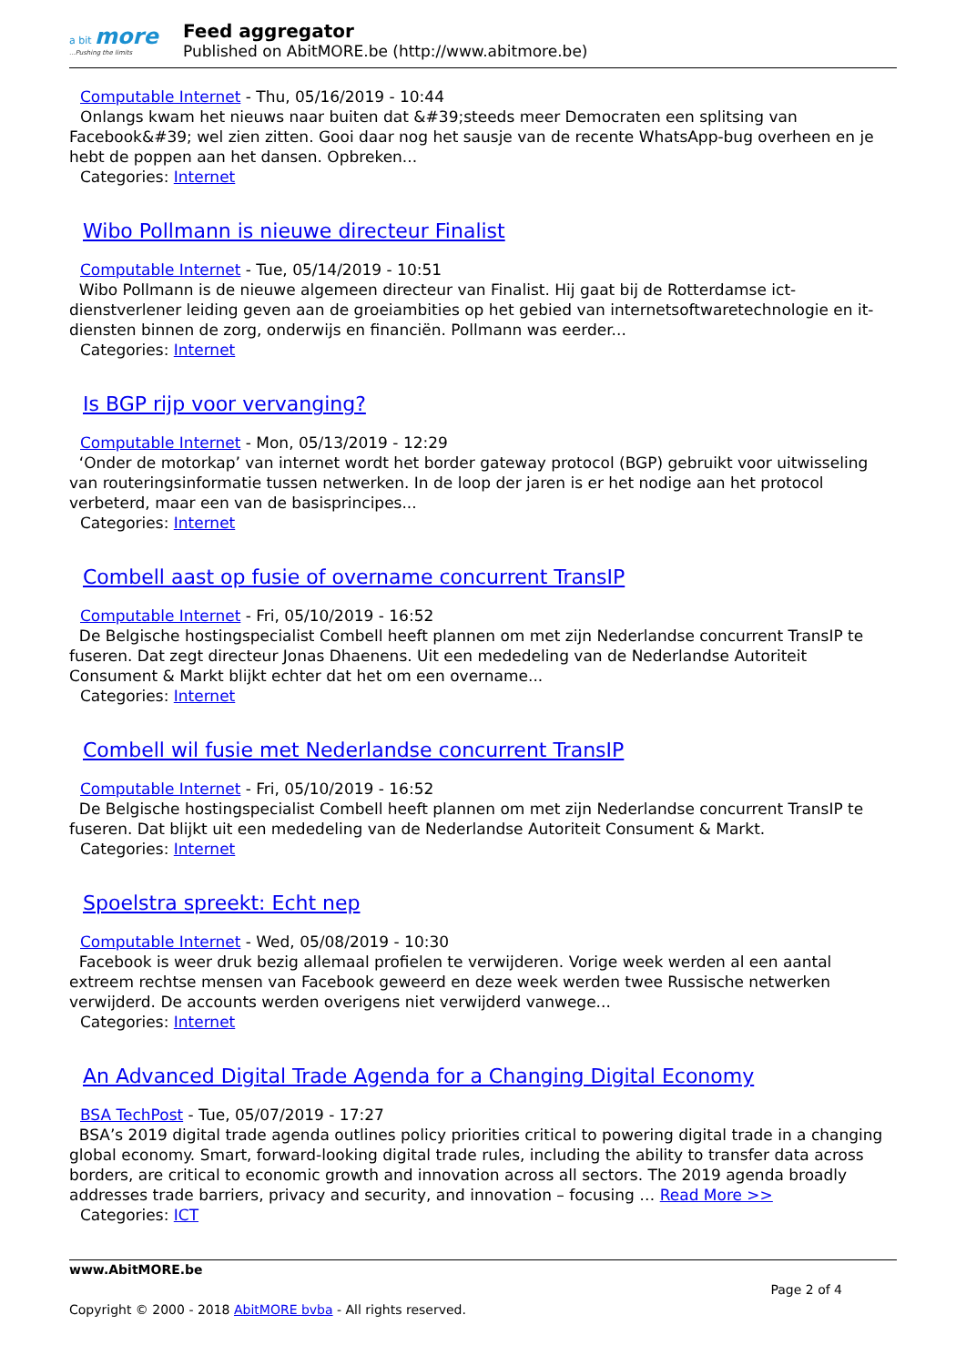a bit more...Pushing the limits
Feed aggregator
Published on AbitMORE.be (http://www.abitmore.be)
Computable Internet - Thu, 05/16/2019 - 10:44
Onlangs kwam het nieuws naar buiten dat &#39;steeds meer Democraten een splitsing van
Facebook&#39; wel zien zitten. Gooi daar nog het sausje van de recente WhatsApp-bug overheen en je hebt de poppen aan het dansen. Opbreken...
Categories: Internet
Wibo Pollmann is nieuwe directeur Finalist
Computable Internet - Tue, 05/14/2019 - 10:51
Wibo Pollmann is de nieuwe algemeen directeur van Finalist. Hij gaat bij de Rotterdamse ict-dienstverlener leiding geven aan de groeiambities op het gebied van internetsoftwaretechnologie en it-diensten binnen de zorg, onderwijs en financiën. Pollmann was eerder...
Categories: Internet
Is BGP rijp voor vervanging?
Computable Internet - Mon, 05/13/2019 - 12:29
‘Onder de motorkap’ van internet wordt het border gateway protocol (BGP) gebruikt voor uitwisseling van routeringsinformatie tussen netwerken. In de loop der jaren is er het nodige aan het protocol verbeterd, maar een van de basisprincipes...
Categories: Internet
Combell aast op fusie of overname concurrent TransIP
Computable Internet - Fri, 05/10/2019 - 16:52
De Belgische hostingspecialist Combell heeft plannen om met zijn Nederlandse concurrent TransIP te fuseren. Dat zegt directeur Jonas Dhaenens. Uit een mededeling van de Nederlandse Autoriteit Consument & Markt blijkt echter dat het om een overname...
Categories: Internet
Combell wil fusie met Nederlandse concurrent TransIP
Computable Internet - Fri, 05/10/2019 - 16:52
De Belgische hostingspecialist Combell heeft plannen om met zijn Nederlandse concurrent TransIP te fuseren. Dat blijkt uit een mededeling van de Nederlandse Autoriteit Consument & Markt.
Categories: Internet
Spoelstra spreekt: Echt nep
Computable Internet - Wed, 05/08/2019 - 10:30
Facebook is weer druk bezig allemaal profielen te verwijderen. Vorige week werden al een aantal extreem rechtse mensen van Facebook geweerd en deze week werden twee Russische netwerken verwijderd. De accounts werden overigens niet verwijderd vanwege...
Categories: Internet
An Advanced Digital Trade Agenda for a Changing Digital Economy
BSA TechPost - Tue, 05/07/2019 - 17:27
BSA’s 2019 digital trade agenda outlines policy priorities critical to powering digital trade in a changing global economy. Smart, forward-looking digital trade rules, including the ability to transfer data across borders, are critical to economic growth and innovation across all sectors. The 2019 agenda broadly addresses trade barriers, privacy and security, and innovation – focusing … Read More >>
Categories: ICT
www.AbitMORE.be
Page 2 of 4
Copyright © 2000 - 2018 AbitMORE bvba - All rights reserved.